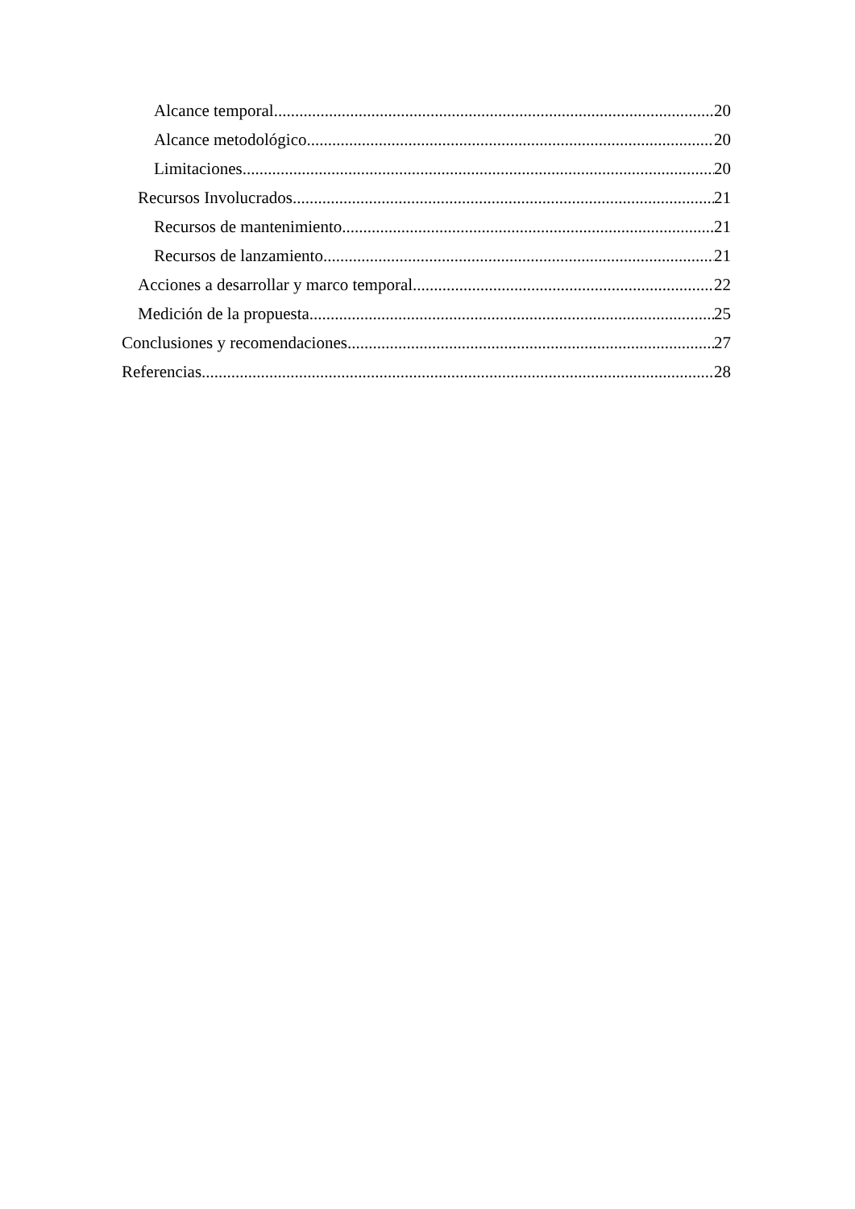Alcance temporal 20
Alcance metodológico 20
Limitaciones 20
Recursos Involucrados 21
Recursos de mantenimiento 21
Recursos de lanzamiento 21
Acciones a desarrollar y marco temporal 22
Medición de la propuesta 25
Conclusiones y recomendaciones 27
Referencias 28